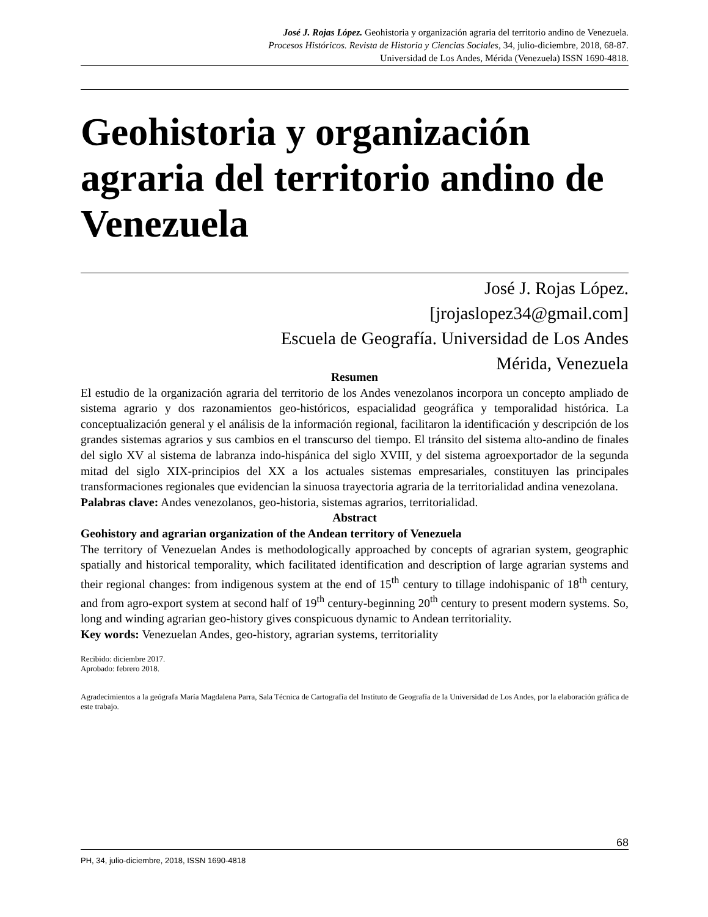José J. Rojas López. Geohistoria y organización agraria del territorio andino de Venezuela.
Procesos Históricos. Revista de Historia y Ciencias Sociales, 34, julio-diciembre, 2018, 68-87.
Universidad de Los Andes, Mérida (Venezuela) ISSN 1690-4818.
Geohistoria y organización agraria del territorio andino de Venezuela
José J. Rojas López.
[jrojaslopez34@gmail.com]
Escuela de Geografía. Universidad de Los Andes
Mérida, Venezuela
Resumen
El estudio de la organización agraria del territorio de los Andes venezolanos incorpora un concepto ampliado de sistema agrario y dos razonamientos geo-históricos, espacialidad geográfica y temporalidad histórica. La conceptualización general y el análisis de la información regional, facilitaron la identificación y descripción de los grandes sistemas agrarios y sus cambios en el transcurso del tiempo. El tránsito del sistema alto-andino de finales del siglo XV al sistema de labranza indo-hispánica del siglo XVIII, y del sistema agroexportador de la segunda mitad del siglo XIX-principios del XX a los actuales sistemas empresariales, constituyen las principales transformaciones regionales que evidencian la sinuosa trayectoria agraria de la territorialidad andina venezolana.
Palabras clave: Andes venezolanos, geo-historia, sistemas agrarios, territorialidad.
Abstract
Geohistory and agrarian organization of the Andean territory of Venezuela
The territory of Venezuelan Andes is methodologically approached by concepts of agrarian system, geographic spatially and historical temporality, which facilitated identification and description of large agrarian systems and their regional changes: from indigenous system at the end of 15<sup>th</sup> century to tillage indohispanic of 18<sup>th</sup> century, and from agro-export system at second half of 19<sup>th</sup> century-beginning 20<sup>th</sup> century to present modern systems. So, long and winding agrarian geo-history gives conspicuous dynamic to Andean territoriality.
Key words: Venezuelan Andes, geo-history, agrarian systems, territoriality
Recibido: diciembre 2017.
Aprobado: febrero 2018.
Agradecimientos a la geógrafa María Magdalena Parra, Sala Técnica de Cartografía del Instituto de Geografía de la Universidad de Los Andes, por la elaboración gráfica de este trabajo.
68
PH, 34, julio-diciembre, 2018, ISSN 1690-4818